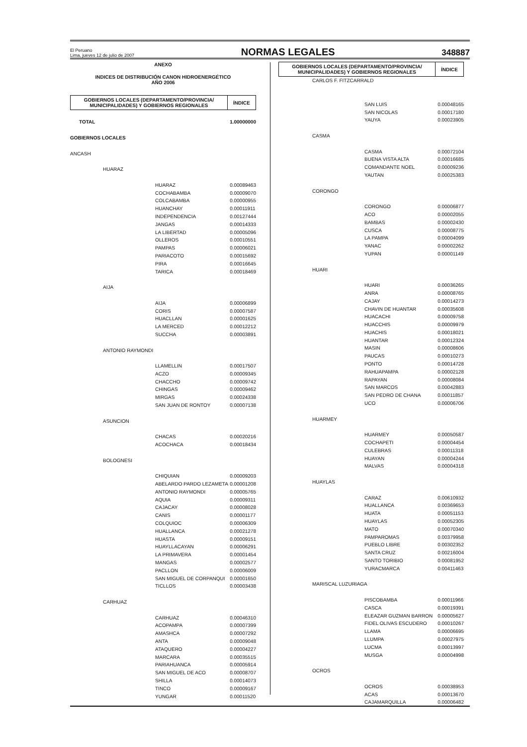El Peruano
Lima, jueves 12 de julio de 2007
NORMAS LEGALES
348887
ANEXO
INDICES DE DISTRIBUCIÓN CANON HIDROENERGÉTICO
AÑO 2006
| GOBIERNOS LOCALES (DEPARTAMENTO/PROVINCIA/ MUNICIPALIDADES) Y GOBIERNOS REGIONALES | ÍNDICE |
| --- | --- |
| TOTAL | | | 1.00000000 |
| GOBIERNOS LOCALES | | | |
| ANCASH | | | |
| | HUARAZ | | |
| | | HUARAZ | 0.00089463 |
| | | COCHABAMBA | 0.00009070 |
| | | COLCABAMBA | 0.00000955 |
| | | HUANCHAY | 0.00011911 |
| | | INDEPENDENCIA | 0.00127444 |
| | | JANGAS | 0.00014333 |
| | | LA LIBERTAD | 0.00005096 |
| | | OLLEROS | 0.00010551 |
| | | PAMPAS | 0.00006021 |
| | | PARIACOTO | 0.00015692 |
| | | PIRA | 0.00016645 |
| | | TARICA | 0.00018469 |
| | AIJA | | |
| | | AIJA | 0.00006899 |
| | | CORIS | 0.00007587 |
| | | HUACLLAN | 0.00001625 |
| | | LA MERCED | 0.00012212 |
| | | SUCCHA | 0.00003891 |
| | ANTONIO RAYMONDI | | |
| | | LLAMELLIN | 0.00017507 |
| | | ACZO | 0.00009345 |
| | | CHACCHO | 0.00009742 |
| | | CHINGAS | 0.00009462 |
| | | MIRGAS | 0.00024338 |
| | | SAN JUAN DE RONTOY | 0.00007138 |
| | ASUNCION | | |
| | | CHACAS | 0.00020216 |
| | | ACOCHACA | 0.00018434 |
| | BOLOGNESI | | |
| | | CHIQUIAN | 0.00009203 |
| | | ABELARDO PARDO LEZAMETA | 0.00001208 |
| | | ANTONIO RAYMONDI | 0.00005765 |
| | | AQUIA | 0.00009311 |
| | | CAJACAY | 0.00008028 |
| | | CANIS | 0.00001177 |
| | | COLQUIOC | 0.00006309 |
| | | HUALLANCA | 0.00021278 |
| | | HUASTA | 0.00009151 |
| | | HUAYLLACAYAN | 0.00006291 |
| | | LA PRIMAVERA | 0.00001454 |
| | | MANGAS | 0.00002577 |
| | | PACLLON | 0.00006009 |
| | | SAN MIGUEL DE CORPANQUI | 0.00001650 |
| | | TICLLOS | 0.00003438 |
| | CARHUAZ | | |
| | | CARHUAZ | 0.00046310 |
| | | ACOPAMPA | 0.00007399 |
| | | AMASHCA | 0.00007292 |
| | | ANTA | 0.00009048 |
| | | ATAQUERO | 0.00004227 |
| | | MARCARA | 0.00035515 |
| | | PARIAHUANCA | 0.00005914 |
| | | SAN MIGUEL DE ACO | 0.00008707 |
| | | SHILLA | 0.00014073 |
| | | TINCO | 0.00009167 |
| | | YUNGAR | 0.00011520 |
| GOBIERNOS LOCALES (DEPARTAMENTO/PROVINCIA/ MUNICIPALIDADES) Y GOBIERNOS REGIONALES | ÍNDICE |
| --- | --- |
| | CARLOS F. FITZCARRALD | | |
| | | SAN LUIS | 0.00048165 |
| | | SAN NICOLAS | 0.00017180 |
| | | YAUYA | 0.00023905 |
| | CASMA | | |
| | | CASMA | 0.00072104 |
| | | BUENA VISTA ALTA | 0.00016685 |
| | | COMANDANTE NOEL | 0.00009236 |
| | | YAUTAN | 0.00025383 |
| | CORONGO | | |
| | | CORONGO | 0.00006877 |
| | | ACO | 0.00002055 |
| | | BAMBAS | 0.00002430 |
| | | CUSCA | 0.00008775 |
| | | LA PAMPA | 0.00004099 |
| | | YANAC | 0.00002262 |
| | | YUPAN | 0.00001149 |
| | HUARI | | |
| | | HUARI | 0.00036265 |
| | | ANRA | 0.00008765 |
| | | CAJAY | 0.00014273 |
| | | CHAVIN DE HUANTAR | 0.00035608 |
| | | HUACACHI | 0.00009758 |
| | | HUACCHIS | 0.00009979 |
| | | HUACHIS | 0.00018021 |
| | | HUANTAR | 0.00012324 |
| | | MASIN | 0.00008606 |
| | | PAUCAS | 0.00010273 |
| | | PONTO | 0.00014728 |
| | | RAHUAPAMPA | 0.00002128 |
| | | RAPAYAN | 0.00008084 |
| | | SAN MARCOS | 0.00042883 |
| | | SAN PEDRO DE CHANA | 0.00011857 |
| | | UCO | 0.00006706 |
| | HUARMEY | | |
| | | HUARMEY | 0.00050587 |
| | | COCHAPETI | 0.00004454 |
| | | CULEBRAS | 0.00011318 |
| | | HUAYAN | 0.00004244 |
| | | MALVAS | 0.00004318 |
| | HUAYLAS | | |
| | | CARAZ | 0.00610932 |
| | | HUALLANCA | 0.00369653 |
| | | HUATA | 0.00051153 |
| | | HUAYLAS | 0.00052305 |
| | | MATO | 0.00070340 |
| | | PAMPAROMAS | 0.00379958 |
| | | PUEBLO LIBRE | 0.00302352 |
| | | SANTA CRUZ | 0.00216004 |
| | | SANTO TORIBIO | 0.00081952 |
| | | YURACMARCA | 0.00411463 |
| | MARISCAL LUZURIAGA | | |
| | | PISCOBAMBA | 0.00011966 |
| | | CASCA | 0.00019391 |
| | | ELEAZAR GUZMAN BARRON | 0.00005627 |
| | | FIDEL OLIVAS ESCUDERO | 0.00010267 |
| | | LLAMA | 0.00006695 |
| | | LLUMPA | 0.00027975 |
| | | LUCMA | 0.00013997 |
| | | MUSGA | 0.00004998 |
| | OCROS | | |
| | | OCROS | 0.00038953 |
| | | ACAS | 0.00013670 |
| | | CAJAMARQUILLA | 0.00006482 |